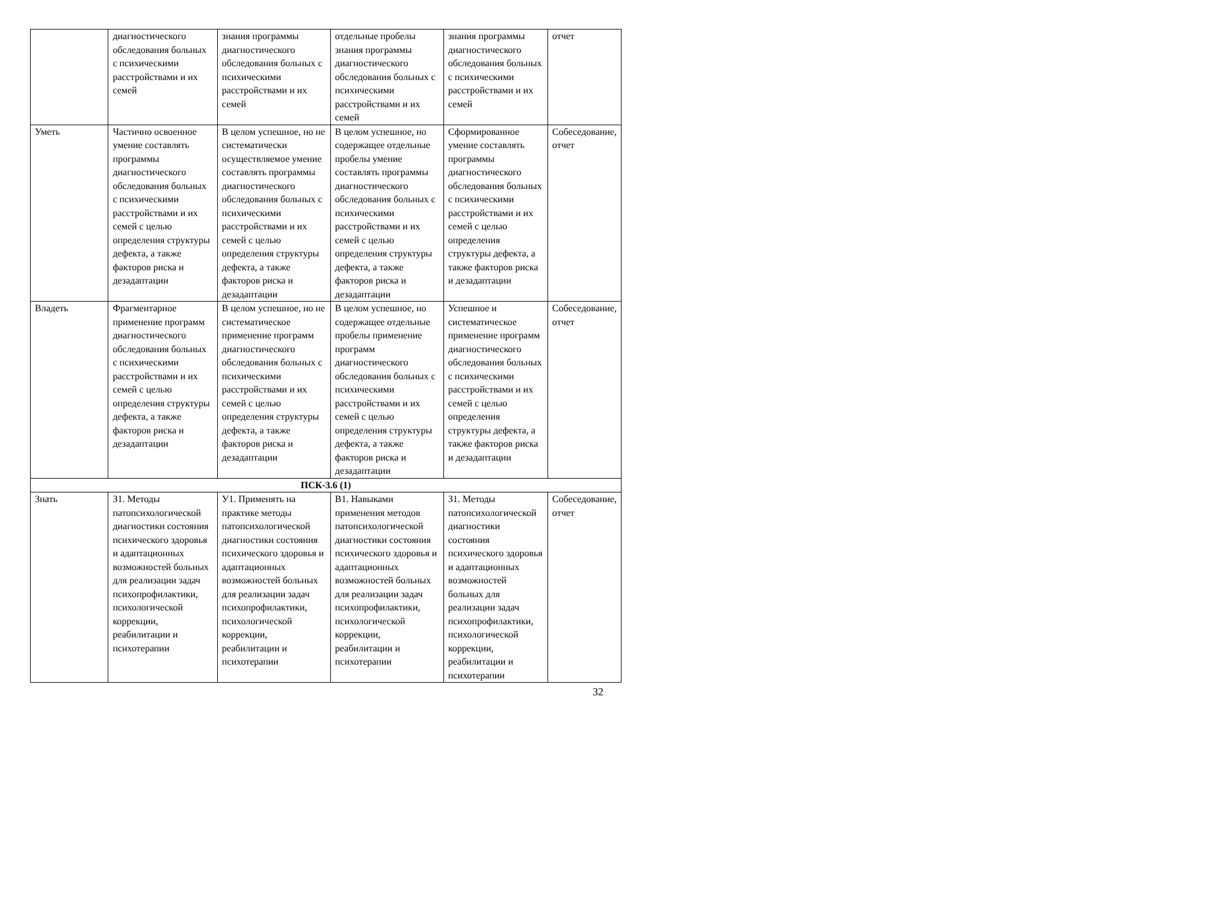| | диагностического обследования больных с психическими расстройствами и их семей | знания программы диагностического обследования больных с психическими расстройствами и их семей | отдельные пробелы знания программы диагностического обследования больных с психическими расстройствами и их семей | знания программы диагностического обследования больных с психическими расстройствами и их семей | отчет |
| Уметь | Частично освоенное умение составлять программы диагностического обследования больных с психическими расстройствами и их семей с целью определения структуры дефекта, а также факторов риска и дезадаптации | В целом успешное, но не систематически осуществляемое умение составлять программы диагностического обследования больных с психическими расстройствами и их семей с целью определения структуры дефекта, а также факторов риска и дезадаптации | В целом успешное, но содержащее отдельные пробелы умение составлять программы диагностического обследования больных с психическими расстройствами и их семей с целью определения структуры дефекта, а также факторов риска и дезадаптации | Сформированное умение составлять программы диагностического обследования больных с психическими расстройствами и их семей с целью определения структуры дефекта, а также факторов риска и дезадаптации | Собеседование, отчет |
| Владеть | Фрагментарное применение программ диагностического обследования больных с психическими расстройствами и их семей с целью определения структуры дефекта, а также факторов риска и дезадаптации | В целом успешное, но не систематическое применение программ диагностического обследования больных с психическими расстройствами и их семей с целью определения структуры дефекта, а также факторов риска и дезадаптации | В целом успешное, но содержащее отдельные пробелы применение программ диагностического обследования больных с психическими расстройствами и их семей с целью определения структуры дефекта, а также факторов риска и дезадаптации | Успешное и систематическое применение программ диагностического обследования больных с психическими расстройствами и их семей с целью определения структуры дефекта, а также факторов риска и дезадаптации | Собеседование, отчет |
| ПСК-3.6 (1) | | | | | |
| Знать | З1. Методы патопсихологической диагностики состояния психического здоровья и адаптационных возможностей больных для реализации задач психопрофилактики, психологической коррекции, реабилитации и психотерапии | У1. Применять на практике методы патопсихологической диагностики состояния психического здоровья и адаптационных возможностей больных для реализации задач психопрофилактики, психологической коррекции, реабилитации и психотерапии | В1. Навыками применения методов патопсихологической диагностики состояния психического здоровья и адаптационных возможностей больных для реализации задач психопрофилактики, психологической коррекции, реабилитации и психотерапии | З1. Методы патопсихологической диагностики состояния психического здоровья и адаптационных возможностей больных для реализации задач психопрофилактики, психологической коррекции, реабилитации и психотерапии | Собеседование, отчет |
32